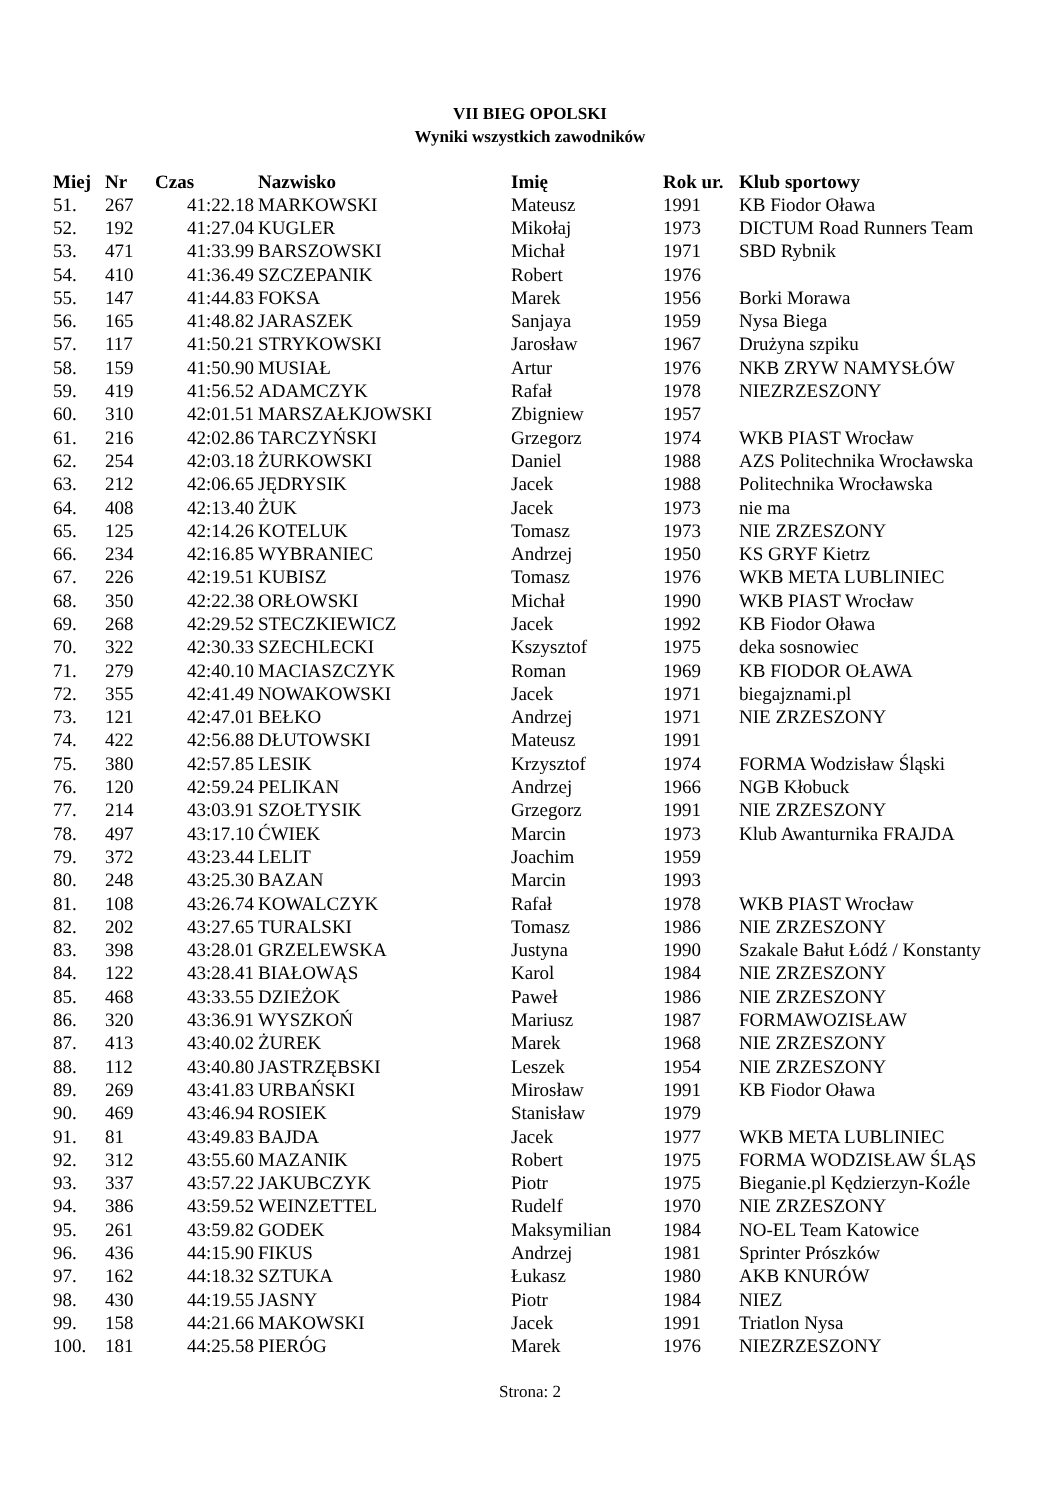VII BIEG OPOLSKI
Wyniki wszystkich zawodników
| Miej | Nr | Czas | Nazwisko | Imię | Rok ur. | Klub sportowy |
| --- | --- | --- | --- | --- | --- | --- |
| 51. | 267 | 41:22.18 | MARKOWSKI | Mateusz | 1991 | KB Fiodor Oława |
| 52. | 192 | 41:27.04 | KUGLER | Mikołaj | 1973 | DICTUM Road Runners Team |
| 53. | 471 | 41:33.99 | BARSZOWSKI | Michał | 1971 | SBD Rybnik |
| 54. | 410 | 41:36.49 | SZCZEPANIK | Robert | 1976 | |
| 55. | 147 | 41:44.83 | FOKSA | Marek | 1956 | Borki Morawa |
| 56. | 165 | 41:48.82 | JARASZEK | Sanjaya | 1959 | Nysa Biega |
| 57. | 117 | 41:50.21 | STRYKOWSKI | Jarosław | 1967 | Drużyna szpiku |
| 58. | 159 | 41:50.90 | MUSIAŁ | Artur | 1976 | NKB ZRYW NAMYSŁÓW |
| 59. | 419 | 41:56.52 | ADAMCZYK | Rafał | 1978 | NIEZRZESZONY |
| 60. | 310 | 42:01.51 | MARSZAŁKJOWSKI | Zbigniew | 1957 | |
| 61. | 216 | 42:02.86 | TARCZYŃSKI | Grzegorz | 1974 | WKB PIAST Wrocław |
| 62. | 254 | 42:03.18 | ŻURKOWSKI | Daniel | 1988 | AZS Politechnika Wrocławska |
| 63. | 212 | 42:06.65 | JĘDRYSIK | Jacek | 1988 | Politechnika Wrocławska |
| 64. | 408 | 42:13.40 | ŻUK | Jacek | 1973 | nie ma |
| 65. | 125 | 42:14.26 | KOTELUK | Tomasz | 1973 | NIE ZRZESZONY |
| 66. | 234 | 42:16.85 | WYBRANIEC | Andrzej | 1950 | KS GRYF Kietrz |
| 67. | 226 | 42:19.51 | KUBISZ | Tomasz | 1976 | WKB META LUBLINIEC |
| 68. | 350 | 42:22.38 | ORŁOWSKI | Michał | 1990 | WKB PIAST Wrocław |
| 69. | 268 | 42:29.52 | STECZKIEWICZ | Jacek | 1992 | KB Fiodor Oława |
| 70. | 322 | 42:30.33 | SZECHLECKI | Kszysztof | 1975 | deka sosnowiec |
| 71. | 279 | 42:40.10 | MACIASZCZYK | Roman | 1969 | KB FIODOR OŁAWA |
| 72. | 355 | 42:41.49 | NOWAKOWSKI | Jacek | 1971 | biegajznami.pl |
| 73. | 121 | 42:47.01 | BEŁKO | Andrzej | 1971 | NIE ZRZESZONY |
| 74. | 422 | 42:56.88 | DŁUTOWSKI | Mateusz | 1991 | |
| 75. | 380 | 42:57.85 | LESIK | Krzysztof | 1974 | FORMA Wodzisław Śląski |
| 76. | 120 | 42:59.24 | PELIKAN | Andrzej | 1966 | NGB Kłobuck |
| 77. | 214 | 43:03.91 | SZOŁTYSIK | Grzegorz | 1991 | NIE ZRZESZONY |
| 78. | 497 | 43:17.10 | ĆWIEK | Marcin | 1973 | Klub Awanturnika FRAJDA |
| 79. | 372 | 43:23.44 | LELIT | Joachim | 1959 | |
| 80. | 248 | 43:25.30 | BAZAN | Marcin | 1993 | |
| 81. | 108 | 43:26.74 | KOWALCZYK | Rafał | 1978 | WKB PIAST Wrocław |
| 82. | 202 | 43:27.65 | TURALSKI | Tomasz | 1986 | NIE ZRZESZONY |
| 83. | 398 | 43:28.01 | GRZELEWSKA | Justyna | 1990 | Szakale Bałut Łódź / Konstanty |
| 84. | 122 | 43:28.41 | BIAŁOWĄS | Karol | 1984 | NIE ZRZESZONY |
| 85. | 468 | 43:33.55 | DZIEŻOK | Paweł | 1986 | NIE ZRZESZONY |
| 86. | 320 | 43:36.91 | WYSZKOŃ | Mariusz | 1987 | FORMAWOZISŁAW |
| 87. | 413 | 43:40.02 | ŻUREK | Marek | 1968 | NIE ZRZESZONY |
| 88. | 112 | 43:40.80 | JASTRZĘBSKI | Leszek | 1954 | NIE ZRZESZONY |
| 89. | 269 | 43:41.83 | URBAŃSKI | Mirosław | 1991 | KB Fiodor Oława |
| 90. | 469 | 43:46.94 | ROSIEK | Stanisław | 1979 | |
| 91. | 81 | 43:49.83 | BAJDA | Jacek | 1977 | WKB META LUBLINIEC |
| 92. | 312 | 43:55.60 | MAZANIK | Robert | 1975 | FORMA WODZISŁAW ŚLĄS |
| 93. | 337 | 43:57.22 | JAKUBCZYK | Piotr | 1975 | Bieganie.pl Kędzierzyn-Koźle |
| 94. | 386 | 43:59.52 | WEINZETTEL | Rudelf | 1970 | NIE ZRZESZONY |
| 95. | 261 | 43:59.82 | GODEK | Maksymilian | 1984 | NO-EL Team Katowice |
| 96. | 436 | 44:15.90 | FIKUS | Andrzej | 1981 | Sprinter Prószków |
| 97. | 162 | 44:18.32 | SZTUKA | Łukasz | 1980 | AKB KNURÓW |
| 98. | 430 | 44:19.55 | JASNY | Piotr | 1984 | NIEZ |
| 99. | 158 | 44:21.66 | MAKOWSKI | Jacek | 1991 | Triatlon Nysa |
| 100. | 181 | 44:25.58 | PIERÓG | Marek | 1976 | NIEZRZESZONY |
Strona: 2